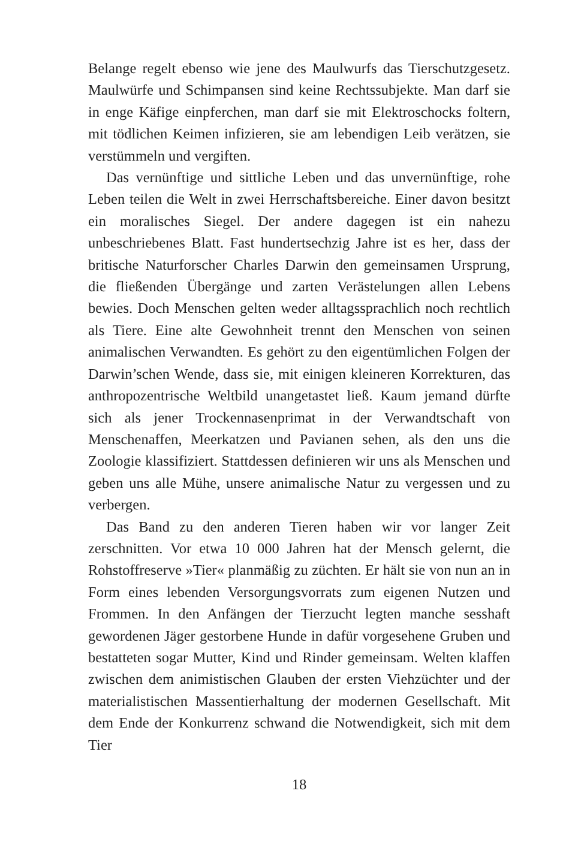Belange regelt ebenso wie jene des Maulwurfs das Tierschutzgesetz. Maulwürfe und Schimpansen sind keine Rechtssubjekte. Man darf sie in enge Käfige einpferchen, man darf sie mit Elektroschocks foltern, mit tödlichen Keimen infizieren, sie am lebendigen Leib verätzen, sie verstümmeln und vergiften.
Das vernünftige und sittliche Leben und das unvernünftige, rohe Leben teilen die Welt in zwei Herrschaftsbereiche. Einer davon besitzt ein moralisches Siegel. Der andere dagegen ist ein nahezu unbeschriebenes Blatt. Fast hundertsechzig Jahre ist es her, dass der britische Naturforscher Charles Darwin den gemeinsamen Ursprung, die fließenden Übergänge und zarten Verästelungen allen Lebens bewies. Doch Menschen gelten weder alltagssprachlich noch rechtlich als Tiere. Eine alte Gewohnheit trennt den Menschen von seinen animalischen Verwandten. Es gehört zu den eigentümlichen Folgen der Darwin’schen Wende, dass sie, mit einigen kleineren Korrekturen, das anthropozentrische Weltbild unangetastet ließ. Kaum jemand dürfte sich als jener Trockennasenprimat in der Verwandtschaft von Menschenaffen, Meerkatzen und Pavianen sehen, als den uns die Zoologie klassifiziert. Stattdessen definieren wir uns als Menschen und geben uns alle Mühe, unsere animalische Natur zu vergessen und zu verbergen.
Das Band zu den anderen Tieren haben wir vor langer Zeit zerschnitten. Vor etwa 10 000 Jahren hat der Mensch gelernt, die Rohstoffreserve »Tier« planmäßig zu züchten. Er hält sie von nun an in Form eines lebenden Versorgungsvorrats zum eigenen Nutzen und Frommen. In den Anfängen der Tierzucht legten manche sesshaft gewordenen Jäger gestorbene Hunde in dafür vorgesehene Gruben und bestatteten sogar Mutter, Kind und Rinder gemeinsam. Welten klaffen zwischen dem animistischen Glauben der ersten Viehzüchter und der materialistischen Massentierhaltung der modernen Gesellschaft. Mit dem Ende der Konkurrenz schwand die Notwendigkeit, sich mit dem Tier
18